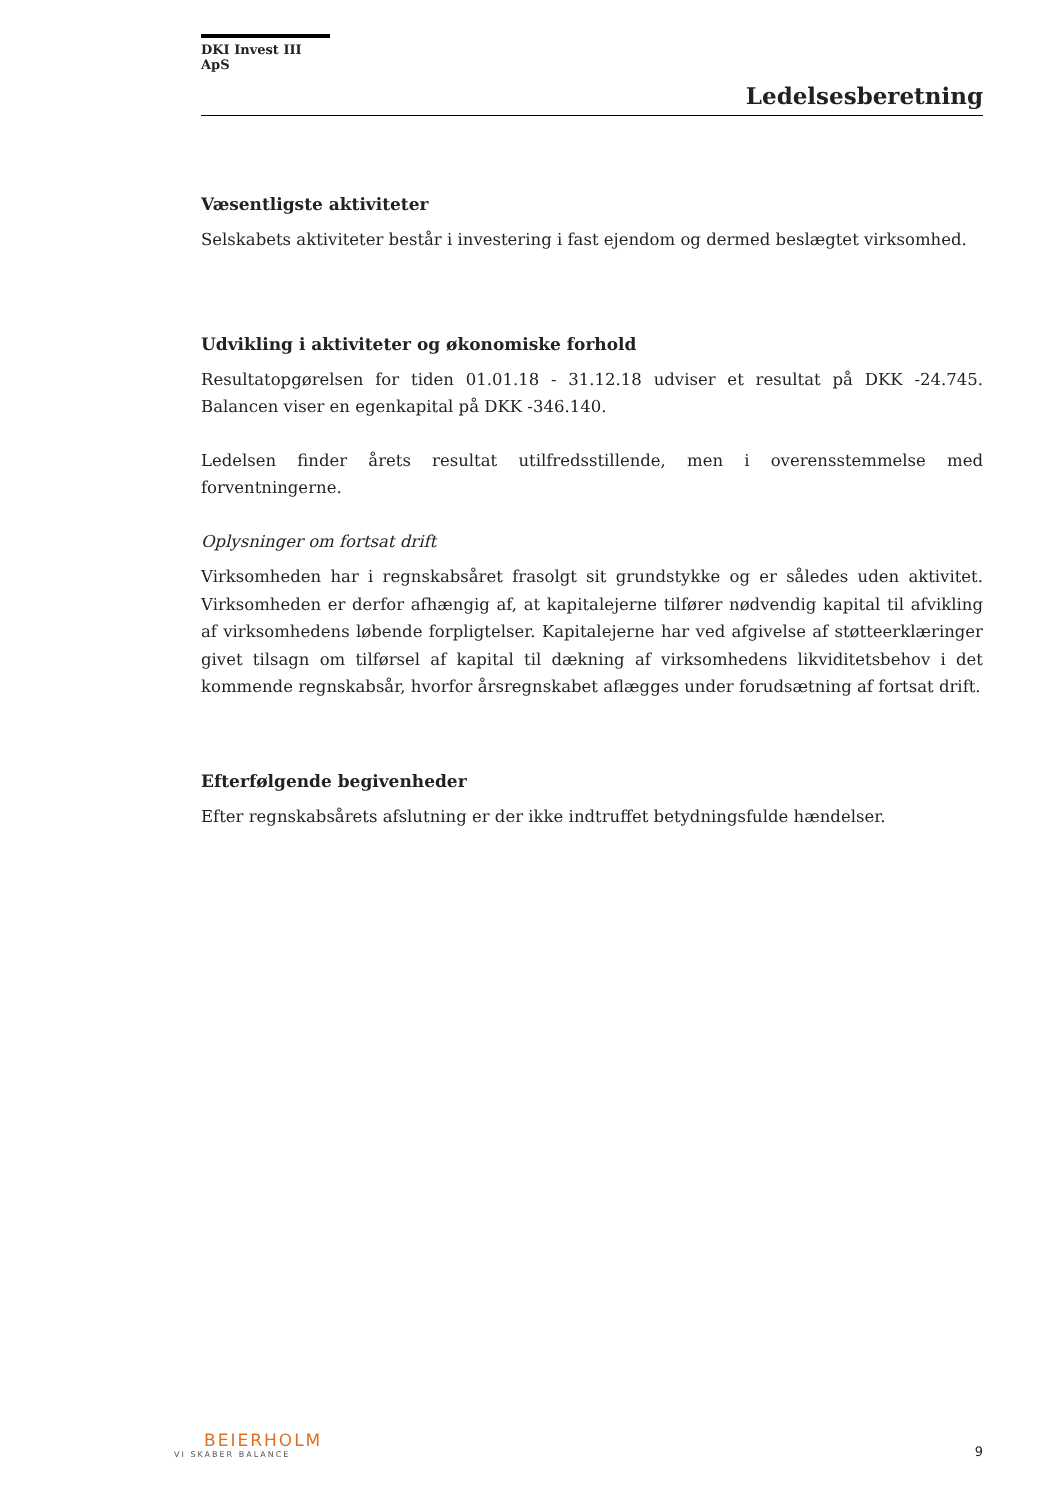DKI Invest III ApS
Ledelsesberetning
Væsentligste aktiviteter
Selskabets aktiviteter består i investering i fast ejendom og dermed beslægtet virksomhed.
Udvikling i aktiviteter og økonomiske forhold
Resultatopgørelsen for tiden 01.01.18 - 31.12.18 udviser et resultat på DKK -24.745. Balancen viser en egenkapital på DKK -346.140.
Ledelsen finder årets resultat utilfredsstillende, men i overensstemmelse med forventningerne.
Oplysninger om fortsat drift
Virksomheden har i regnskabsåret frasolgt sit grundstykke og er således uden aktivitet. Virksomheden er derfor afhængig af, at kapitalejerne tilfører nødvendig kapital til afvikling af virksomhedens løbende forpligtelser. Kapitalejerne har ved afgivelse af støtteerklæringer givet tilsagn om tilførsel af kapital til dækning af virksomhedens likviditetsbehov i det kommende regnskabsår, hvorfor årsregnskabet aflægges under forudsætning af fortsat drift.
Efterfølgende begivenheder
Efter regnskabsårets afslutning er der ikke indtruffet betydningsfulde hændelser.
BEIERHOLM
VI SKABER BALANCE
9